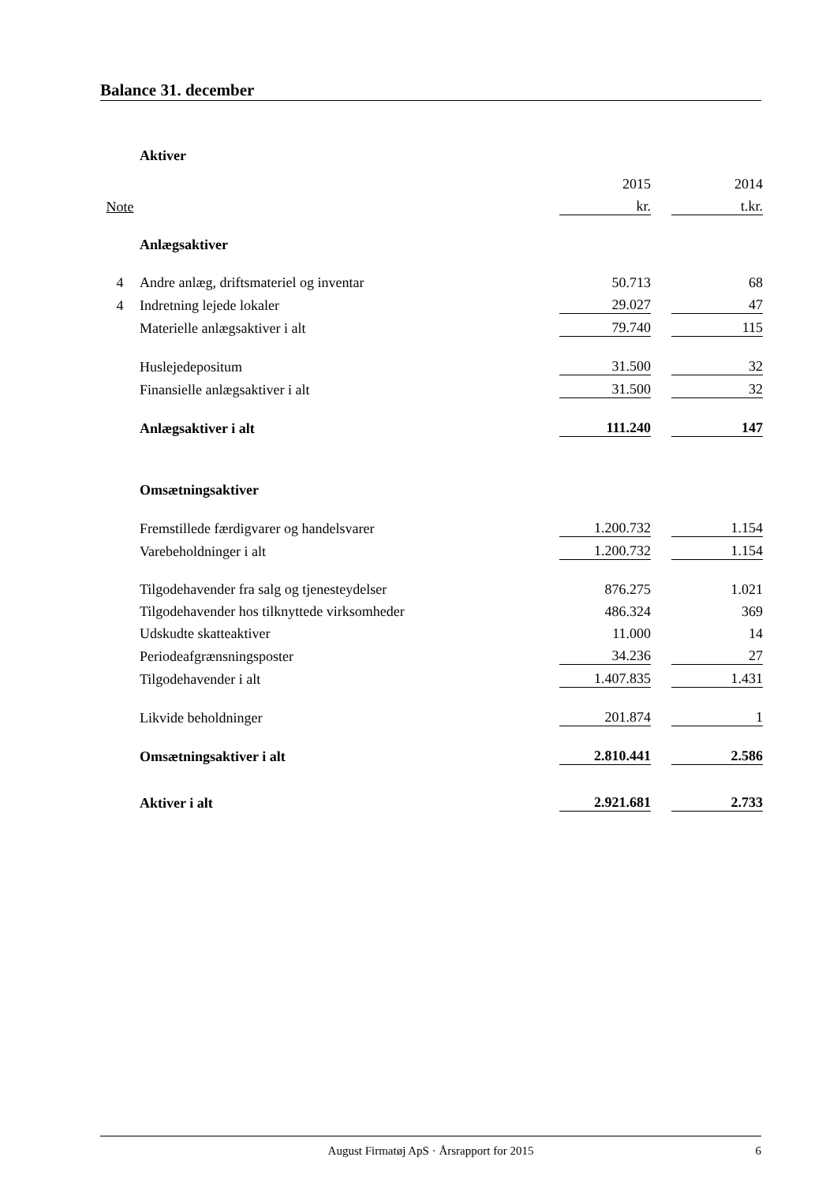Balance 31. december
| | Aktiver | | | |
| | | 2015 | | 2014 |
| Note | | kr. | | t.kr. |
| | Anlægsaktiver | | | |
| 4 | Andre anlæg, driftsmateriel og inventar | 50.713 | | 68 |
| 4 | Indretning lejede lokaler | 29.027 | | 47 |
| | Materielle anlægsaktiver i alt | 79.740 | | 115 |
| | Huslejedepositum | 31.500 | | 32 |
| | Finansielle anlægsaktiver i alt | 31.500 | | 32 |
| | Anlægsaktiver i alt | 111.240 | | 147 |
| | Omsætningsaktiver | | | |
| | Fremstillede færdigvarer og handelsvarer | 1.200.732 | | 1.154 |
| | Varebeholdninger i alt | 1.200.732 | | 1.154 |
| | Tilgodehavender fra salg og tjenesteydelser | 876.275 | | 1.021 |
| | Tilgodehavender hos tilknyttede virksomheder | 486.324 | | 369 |
| | Udskudte skatteaktiver | 11.000 | | 14 |
| | Periodeafgrænsningsposter | 34.236 | | 27 |
| | Tilgodehavender i alt | 1.407.835 | | 1.431 |
| | Likvide beholdninger | 201.874 | | 1 |
| | Omsætningsaktiver i alt | 2.810.441 | | 2.586 |
| | Aktiver i alt | 2.921.681 | | 2.733 |
August Firmatøj ApS · Årsrapport for 2015 6